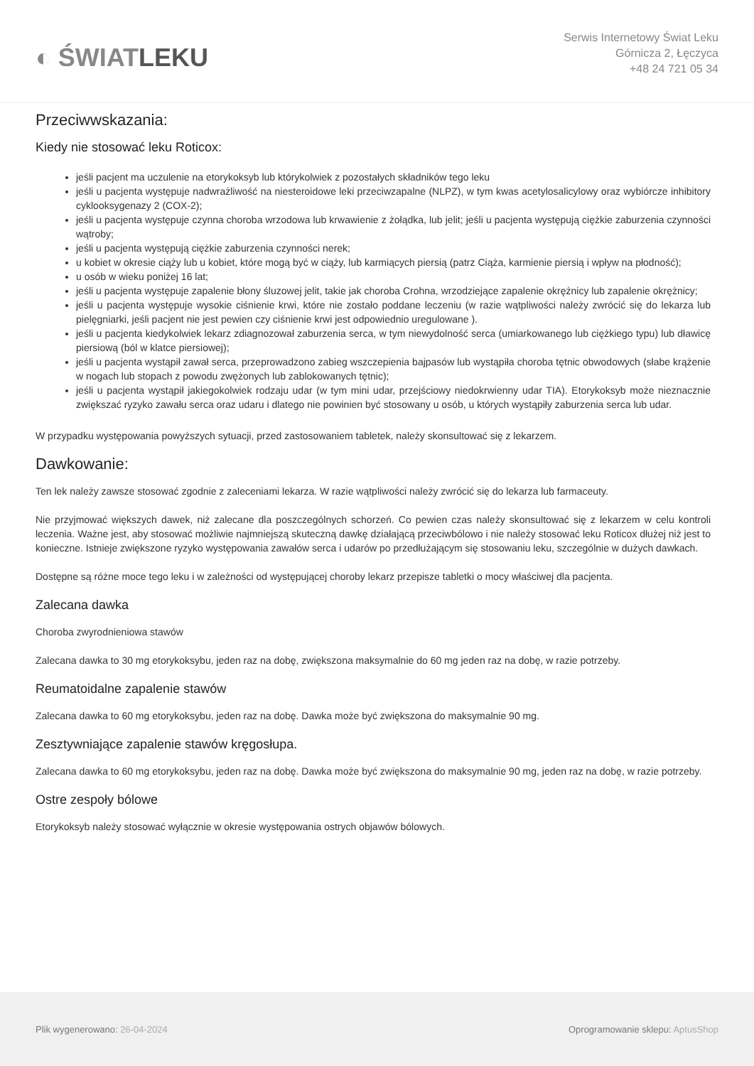◐ ŚWIATLEKU
Serwis Internetowy Świat Leku
Górnicza 2, Łęczyca
+48 24 721 05 34
Przeciwwskazania:
Kiedy nie stosować leku Roticox:
jeśli pacjent ma uczulenie na etorykoksyb lub którykolwiek z pozostałych składników tego leku
jeśli u pacjenta występuje nadwrażliwość na niesteroidowe leki przeciwzapalne (NLPZ), w tym kwas acetylosalicylowy oraz wybiórcze inhibitory cyklooksygenazy 2 (COX-2);
jeśli u pacjenta występuje czynna choroba wrzodowa lub krwawienie z żołądka, lub jelit; jeśli u pacjenta występują ciężkie zaburzenia czynności wątroby;
jeśli u pacjenta występują ciężkie zaburzenia czynności nerek;
u kobiet w okresie ciąży lub u kobiet, które mogą być w ciąży, lub karmiących piersią (patrz Ciąża, karmienie piersią i wpływ na płodność);
u osób w wieku poniżej 16 lat;
jeśli u pacjenta występuje zapalenie błony śluzowej jelit, takie jak choroba Crohna, wrzodziejące zapalenie okrężnicy lub zapalenie okrężnicy;
jeśli u pacjenta występuje wysokie ciśnienie krwi, które nie zostało poddane leczeniu (w razie wątpliwości należy zwrócić się do lekarza lub pielęgniarki, jeśli pacjent nie jest pewien czy ciśnienie krwi jest odpowiednio uregulowane ).
jeśli u pacjenta kiedykolwiek lekarz zdiagnozował zaburzenia serca, w tym niewydolność serca (umiarkowanego lub ciężkiego typu) lub dławicę piersiową (ból w klatce piersiowej);
jeśli u pacjenta wystąpił zawał serca, przeprowadzono zabieg wszczepienia bajpasów lub wystąpiła choroba tętnic obwodowych (słabe krążenie w nogach lub stopach z powodu zwężonych lub zablokowanych tętnic);
jeśli u pacjenta wystąpił jakiegokolwiek rodzaju udar (w tym mini udar, przejściowy niedokrwienny udar TIA). Etorykoksyb może nieznacznie zwiększać ryzyko zawału serca oraz udaru i dlatego nie powinien być stosowany u osób, u których wystąpiły zaburzenia serca lub udar.
W przypadku występowania powyższych sytuacji, przed zastosowaniem tabletek, należy skonsultować się z lekarzem.
Dawkowanie:
Ten lek należy zawsze stosować zgodnie z zaleceniami lekarza. W razie wątpliwości należy zwrócić się do lekarza lub farmaceuty.
Nie przyjmować większych dawek, niż zalecane dla poszczególnych schorzeń. Co pewien czas należy skonsultować się z lekarzem w celu kontroli leczenia. Ważne jest, aby stosować możliwie najmniejszą skuteczną dawkę działającą przeciwbólowo i nie należy stosować leku Roticox dłużej niż jest to konieczne. Istnieje zwiększone ryzyko występowania zawałów serca i udarów po przedłużającym się stosowaniu leku, szczególnie w dużych dawkach.
Dostępne są różne moce tego leku i w zależności od występującej choroby lekarz przepisze tabletki o mocy właściwej dla pacjenta.
Zalecana dawka
Choroba zwyrodnieniowa stawów
Zalecana dawka to 30 mg etorykoksybu, jeden raz na dobę, zwiększona maksymalnie do 60 mg jeden raz na dobę, w razie potrzeby.
Reumatoidalne zapalenie stawów
Zalecana dawka to 60 mg etorykoksybu, jeden raz na dobę. Dawka może być zwiększona do maksymalnie 90 mg.
Zesztywniające zapalenie stawów kręgosłupa.
Zalecana dawka to 60 mg etorykoksybu, jeden raz na dobę. Dawka może być zwiększona do maksymalnie 90 mg, jeden raz na dobę, w razie potrzeby.
Ostre zespoły bólowe
Etorykoksyb należy stosować wyłącznie w okresie występowania ostrych objawów bólowych.
Plik wygenerowano: 26-04-2024
Oprogramowanie sklepu: AptusShop